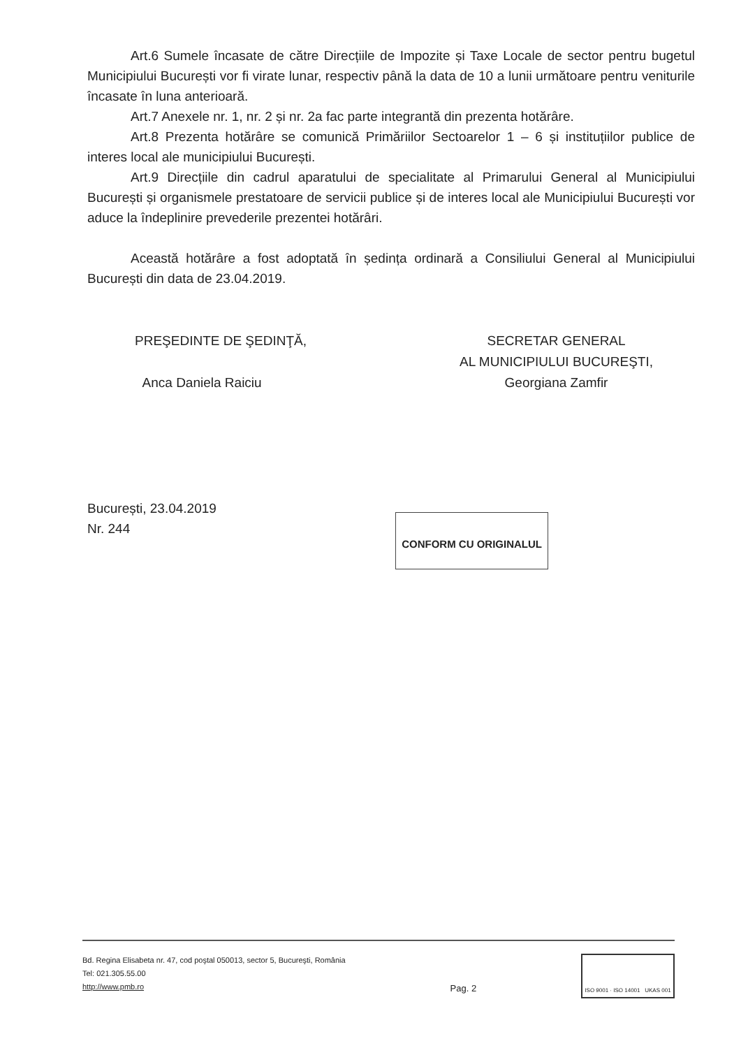Art.6 Sumele încasate de către Direcțiile de Impozite și Taxe Locale de sector pentru bugetul Municipiului București vor fi virate lunar, respectiv până la data de 10 a lunii următoare pentru veniturile încasate în luna anterioară.
Art.7 Anexele nr. 1, nr. 2 și nr. 2a fac parte integrantă din prezenta hotărâre.
Art.8 Prezenta hotărâre se comunică Primăriilor Sectoarelor 1 – 6 și instituțiilor publice de interes local ale municipiului București.
Art.9 Direcțiile din cadrul aparatului de specialitate al Primarului General al Municipiului București și organismele prestatoare de servicii publice și de interes local ale Municipiului București vor aduce la îndeplinire prevederile prezentei hotărâri.
Această hotărâre a fost adoptată în ședința ordinară a Consiliului General al Municipiului București din data de 23.04.2019.
PREŞEDINTE DE ŞEDINŢĂ,
Anca Daniela Raiciu
SECRETAR GENERAL
AL MUNICIPIULUI BUCUREŞTI,
Georgiana Zamfir
București, 23.04.2019
Nr. 244
CONFORM CU ORIGINALUL
Bd. Regina Elisabeta nr. 47, cod poştal 050013, sector 5, Bucureşti, România
Tel: 021.305.55.00
http://www.pmb.ro
Pag. 2
ISO 9001 · ISO 14001 UKAS 001